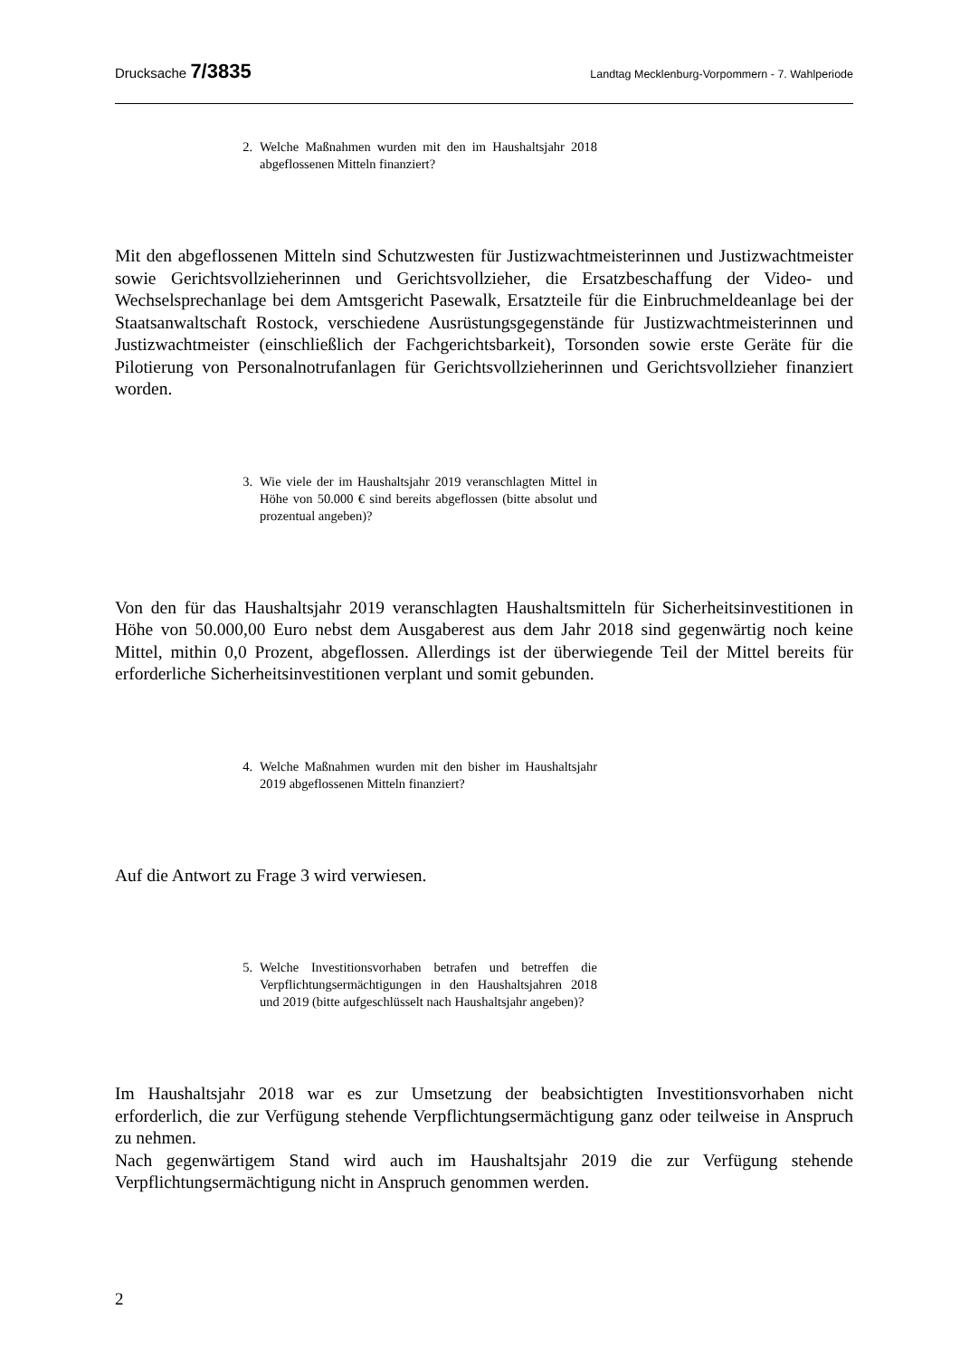Drucksache 7/3835
Landtag Mecklenburg-Vorpommern - 7. Wahlperiode
2. Welche Maßnahmen wurden mit den im Haushaltsjahr 2018 abgeflossenen Mitteln finanziert?
Mit den abgeflossenen Mitteln sind Schutzwesten für Justizwachtmeisterinnen und Justizwachtmeister sowie Gerichtsvollzieherinnen und Gerichtsvollzieher, die Ersatzbeschaffung der Video- und Wechselsprechanlage bei dem Amtsgericht Pasewalk, Ersatzteile für die Einbruchmeldeanlage bei der Staatsanwaltschaft Rostock, verschiedene Ausrüstungsgegenstände für Justizwachtmeisterinnen und Justizwachtmeister (einschließlich der Fachgerichtsbarkeit), Torsonden sowie erste Geräte für die Pilotierung von Personalnotrufanlagen für Gerichtsvollzieherinnen und Gerichtsvollzieher finanziert worden.
3. Wie viele der im Haushaltsjahr 2019 veranschlagten Mittel in Höhe von 50.000 € sind bereits abgeflossen (bitte absolut und prozentual angeben)?
Von den für das Haushaltsjahr 2019 veranschlagten Haushaltsmitteln für Sicherheitsinvestitionen in Höhe von 50.000,00 Euro nebst dem Ausgaberest aus dem Jahr 2018 sind gegenwärtig noch keine Mittel, mithin 0,0 Prozent, abgeflossen. Allerdings ist der überwiegende Teil der Mittel bereits für erforderliche Sicherheitsinvestitionen verplant und somit gebunden.
4. Welche Maßnahmen wurden mit den bisher im Haushaltsjahr 2019 abgeflossenen Mitteln finanziert?
Auf die Antwort zu Frage 3 wird verwiesen.
5. Welche Investitionsvorhaben betrafen und betreffen die Verpflichtungsermächtigungen in den Haushaltsjahren 2018 und 2019 (bitte aufgeschlüsselt nach Haushaltsjahr angeben)?
Im Haushaltsjahr 2018 war es zur Umsetzung der beabsichtigten Investitionsvorhaben nicht erforderlich, die zur Verfügung stehende Verpflichtungsermächtigung ganz oder teilweise in Anspruch zu nehmen.
Nach gegenwärtigem Stand wird auch im Haushaltsjahr 2019 die zur Verfügung stehende Verpflichtungsermächtigung nicht in Anspruch genommen werden.
2